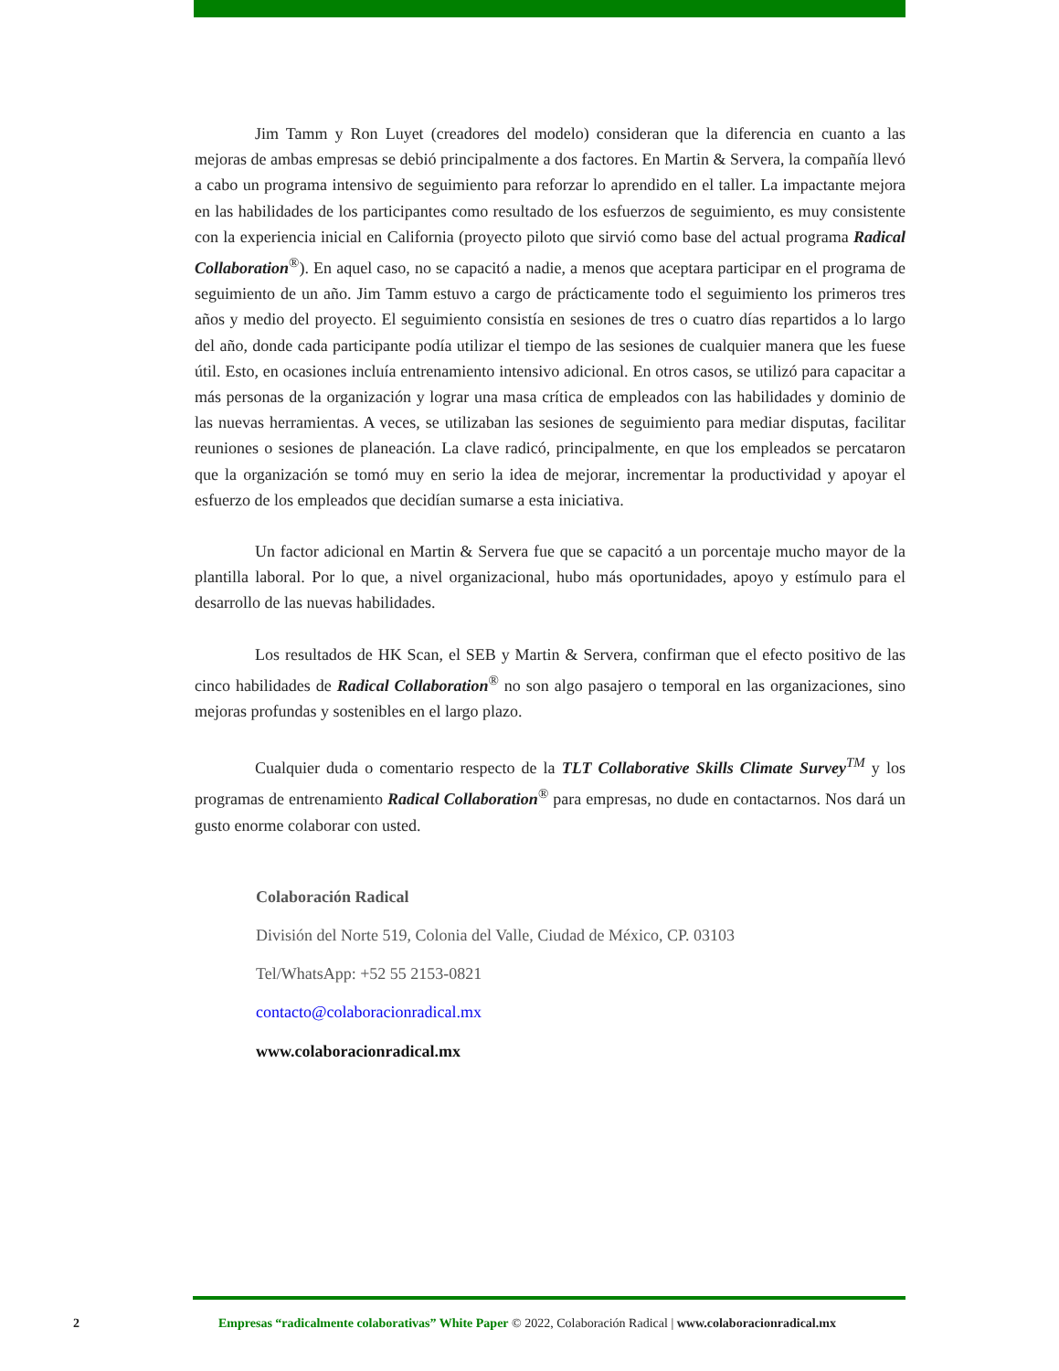Jim Tamm y Ron Luyet (creadores del modelo) consideran que la diferencia en cuanto a las mejoras de ambas empresas se debió principalmente a dos factores. En Martin & Servera, la compañía llevó a cabo un programa intensivo de seguimiento para reforzar lo aprendido en el taller. La impactante mejora en las habilidades de los participantes como resultado de los esfuerzos de seguimiento, es muy consistente con la experiencia inicial en California (proyecto piloto que sirvió como base del actual programa Radical Collaboration<sup>®</sup>). En aquel caso, no se capacitó a nadie, a menos que aceptara participar en el programa de seguimiento de un año. Jim Tamm estuvo a cargo de prácticamente todo el seguimiento los primeros tres años y medio del proyecto. El seguimiento consistía en sesiones de tres o cuatro días repartidos a lo largo del año, donde cada participante podía utilizar el tiempo de las sesiones de cualquier manera que les fuese útil. Esto, en ocasiones incluía entrenamiento intensivo adicional. En otros casos, se utilizó para capacitar a más personas de la organización y lograr una masa crítica de empleados con las habilidades y dominio de las nuevas herramientas. A veces, se utilizaban las sesiones de seguimiento para mediar disputas, facilitar reuniones o sesiones de planeación. La clave radicó, principalmente, en que los empleados se percataron que la organización se tomó muy en serio la idea de mejorar, incrementar la productividad y apoyar el esfuerzo de los empleados que decidían sumarse a esta iniciativa.
Un factor adicional en Martin & Servera fue que se capacitó a un porcentaje mucho mayor de la plantilla laboral. Por lo que, a nivel organizacional, hubo más oportunidades, apoyo y estímulo para el desarrollo de las nuevas habilidades.
Los resultados de HK Scan, el SEB y Martin & Servera, confirman que el efecto positivo de las cinco habilidades de Radical Collaboration<sup>®</sup> no son algo pasajero o temporal en las organizaciones, sino mejoras profundas y sostenibles en el largo plazo.
Cualquier duda o comentario respecto de la TLT Collaborative Skills Climate Survey<sup>TM</sup> y los programas de entrenamiento Radical Collaboration<sup>®</sup> para empresas, no dude en contactarnos. Nos dará un gusto enorme colaborar con usted.
Colaboración Radical
División del Norte 519, Colonia del Valle, Ciudad de México, CP. 03103
Tel/WhatsApp: +52 55 2153-0821
contacto@colaboracionradical.mx
www.colaboracionradical.mx
2 Empresas “radicalmente colaborativas” White Paper © 2022, Colaboración Radical | www.colaboracionradical.mx